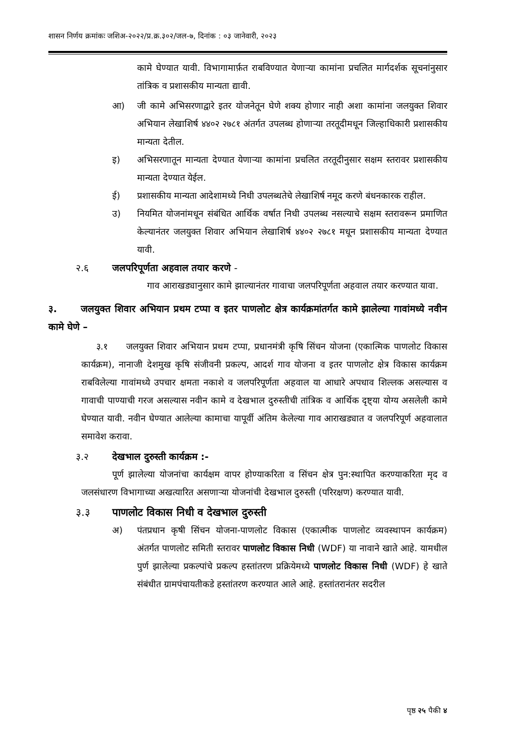शासन निर्णय क्रमांकः जशिअ-२०२२/प्र.क्र.३०२/जल-७, दिनांक : ०३ जानेवारी, २०२३
कामे घेण्यात यावी. विभागामार्फ़त राबविण्यात येणाऱ्या कामांना प्रचलित मार्गदर्शक सूचनांनुसार तांत्रिक व प्रशासकीय मान्यता द्यावी.
आ) जी कामे अभिसरणाद्वारे इतर योजनेतून घेणे शक्य होणार नाही अशा कामांना जलयुक्त शिवार अभियान लेखाशिर्ष ४४०२ २७८१ अंतर्गत उपलब्ध होणाऱ्या तरतूदीमधून जिल्हाधिकारी प्रशासकीय मान्यता देतील.
इ) अभिसरणातून मान्यता देण्यात येणाऱ्या कामांना प्रचलित तरतूदीनुसार सक्षम स्तरावर प्रशासकीय मान्यता देण्यात येईल.
ई) प्रशासकीय मान्यता आदेशामध्ये निधी उपलब्धतेचे लेखाशिर्ष नमूद करणे बंधनकारक राहील.
उ) नियमित योजनांमधून संबंधित आर्थिक वर्षात निधी उपलब्ध नसल्याचे सक्षम स्तरावरून प्रमाणित केल्यानंतर जलयुक्त शिवार अभियान लेखाशिर्ष ४४०२ २७८१ मधून प्रशासकीय मान्यता देण्यात यावी.
२.६ जलपरिपूर्णता अहवाल तयार करणे -
गाव आराखड्यानुसार कामे झाल्यानंतर गावाचा जलपरिपूर्णता अहवाल तयार करण्यात यावा.
३. जलयुक्त शिवार अभियान प्रथम टप्पा व इतर पाणलोट क्षेत्र कार्यक्रमांतर्गत कामे झालेल्या गावांमध्ये नवीन कामे घेणे –
३.१ जलयुक्त शिवार अभियान प्रथम टप्पा, प्रधानमंत्री कृषि सिंचन योजना (एकात्मिक पाणलोट विकास कार्यक्रम), नानाजी देशमुख कृषि संजीवनी प्रकल्प, आदर्श गाव योजना व इतर पाणलोट क्षेत्र विकास कार्यक्रम राबविलेल्या गावांमध्ये उपचार क्षमता नकाशे व जलपरिपूर्णता अहवाल या आधारे अपधाव शिल्लक असल्यास व गावाची पाण्याची गरज असल्यास नवीन कामे व देखभाल दुरुस्तीची तांत्रिक व आर्थिक दृष्ट्या योग्य असलेली कामे घेण्यात यावी. नवीन घेण्यात आलेल्या कामाचा यापूर्वी अंतिम केलेल्या गाव आराखड्यात व जलपरिपूर्ण अहवालात समावेश करावा.
३.२ देखभाल दुरुस्ती कार्यक्रम :-
पूर्ण झालेल्या योजनांचा कार्यक्षम वापर होण्याकरिता व सिंचन क्षेत्र पुन:स्थापित करण्याकरिता मृद व जलसंधारण विभागाच्या अखत्यारित असणाऱ्या योजनांची देखभाल दुरुस्ती (परिरक्षण) करण्यात यावी.
३.३ पाणलोट विकास निधी व देखभाल दुरुस्ती
अ) पंतप्रधान कृषी सिंचन योजना-पाणलोट विकास (एकात्मीक पाणलोट व्यवस्थापन कार्यक्रम) अंतर्गत पाणलोट समिती स्तरावर पाणलोट विकास निधी (WDF) या नावाने खाते आहे. यामधील पुर्ण झालेल्या प्रकल्पांचे प्रकल्प हस्तांतरण प्रक्रियेमध्ये पाणलोट विकास निधी (WDF) हे खाते संबंधीत ग्रामपंचायतीकडे हस्तांतरण करण्यात आले आहे. हस्तांतरानंतर सदरील
पृष्ठ २५ पैकी ४